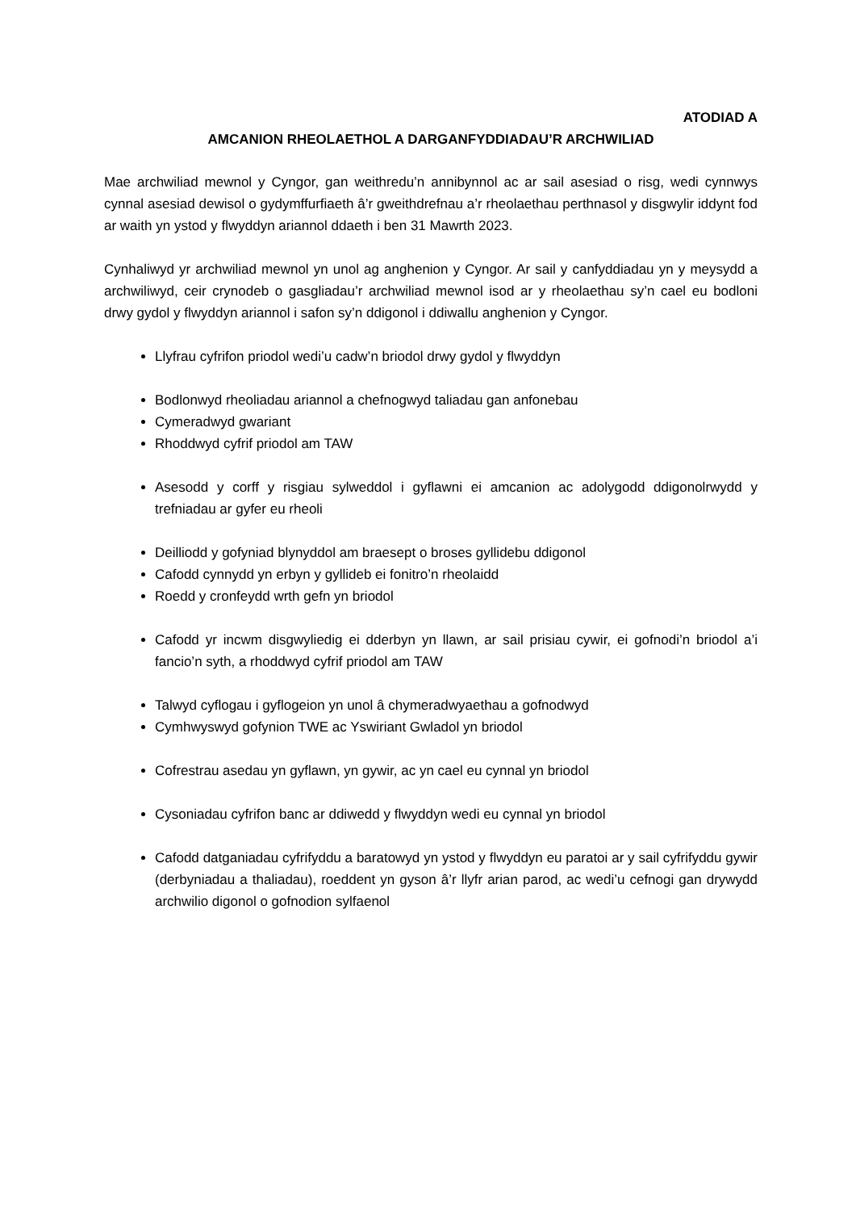ATODIAD A
AMCANION RHEOLAETHOL A DARGANFYDDIADAU’R ARCHWILIAD
Mae archwiliad mewnol y Cyngor, gan weithredu’n annibynnol ac ar sail asesiad o risg, wedi cynnwys cynnal asesiad dewisol o gydymffurfiaeth â’r gweithdrefnau a’r rheolaethau perthnasol y disgwylir iddynt fod ar waith yn ystod y flwyddyn ariannol ddaeth i ben 31 Mawrth 2023.
Cynhaliwyd yr archwiliad mewnol yn unol ag anghenion y Cyngor. Ar sail y canfyddiadau yn y meysydd a archwiliwyd, ceir crynodeb o gasgliadau’r archwiliad mewnol isod ar y rheolaethau sy’n cael eu bodloni drwy gydol y flwyddyn ariannol i safon sy’n ddigonol i ddiwallu anghenion y Cyngor.
Llyfrau cyfrifon priodol wedi’u cadw’n briodol drwy gydol y flwyddyn
Bodlonwyd rheoliadau ariannol a chefnogwyd taliadau gan anfonebau
Cymeradwyd gwariant
Rhoddwyd cyfrif priodol am TAW
Asesodd y corff y risgiau sylweddol i gyflawni ei amcanion ac adolygodd ddigonolrwydd y trefniadau ar gyfer eu rheoli
Deilliodd y gofyniad blynyddol am braesept o broses gyllidebu ddigonol
Cafodd cynnydd yn erbyn y gyllideb ei fonitro’n rheolaidd
Roedd y cronfeydd wrth gefn yn briodol
Cafodd yr incwm disgwyliedig ei dderbyn yn llawn, ar sail prisiau cywir, ei gofnodi’n briodol a’i fancio’n syth, a rhoddwyd cyfrif priodol am TAW
Talwyd cyflogau i gyflogeion yn unol â chymeradwyaethau a gofnodwyd
Cymhwyswyd gofynion TWE ac Yswiriant Gwladol yn briodol
Cofrestrau asedau yn gyflawn, yn gywir, ac yn cael eu cynnal yn briodol
Cysoniadau cyfrifon banc ar ddiwedd y flwyddyn wedi eu cynnal yn briodol
Cafodd datganiadau cyfrifyddu a baratowyd yn ystod y flwyddyn eu paratoi ar y sail cyfrifyddu gywir (derbyniadau a thaliadau), roeddent yn gyson â’r llyfr arian parod, ac wedi’u cefnogi gan drywydd archwilio digonol o gofnodion sylfaenol